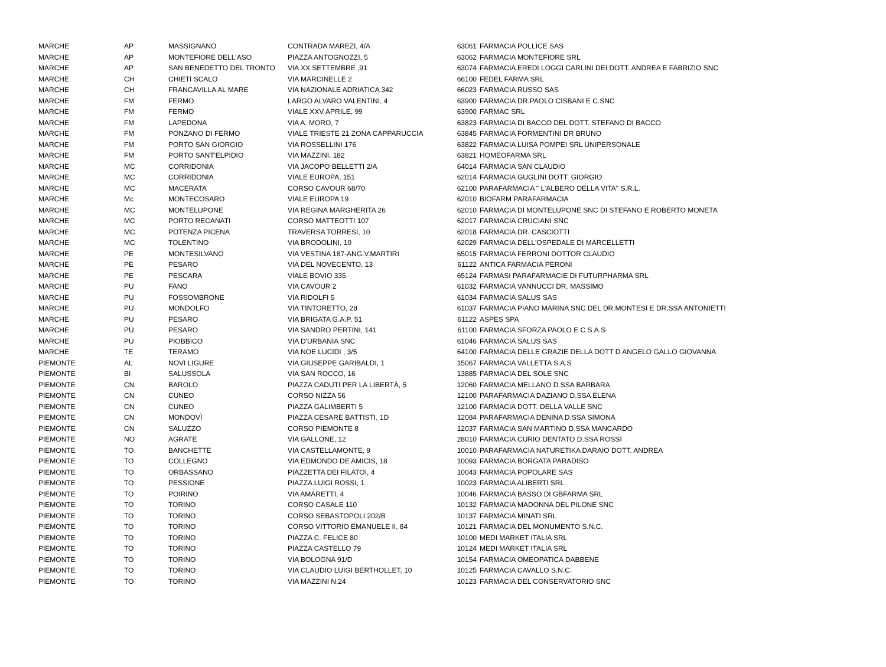| MARCHE | AP | MASSIGNANO | CONTRADA MAREZI, 4/A | 63061 | FARMACIA POLLICE SAS |
| MARCHE | AP | MONTEFIORE DELL'ASO | PIAZZA ANTOGNOZZI, 5 | 63062 | FARMACIA MONTEFIORE SRL |
| MARCHE | AP | SAN BENEDETTO DEL TRONTO | VIA XX SETTEMBRE ,91 | 63074 | FARMACIA EREDI LOGGI CARLINI DEI DOTT. ANDREA E FABRIZIO SNC |
| MARCHE | CH | CHIETI SCALO | VIA MARCINELLE 2 | 66100 | FEDEL FARMA SRL |
| MARCHE | CH | FRANCAVILLA AL MARE | VIA NAZIONALE ADRIATICA 342 | 66023 | FARMACIA RUSSO SAS |
| MARCHE | FM | FERMO | LARGO ALVARO VALENTINI, 4 | 63900 | FARMACIA DR.PAOLO CISBANI E C.SNC |
| MARCHE | FM | FERMO | VIALE XXV APRILE, 99 | 63900 | FARMAC SRL |
| MARCHE | FM | LAPEDONA | VIA A. MORO, 7 | 63823 | FARMACIA DI BACCO DEL DOTT. STEFANO DI BACCO |
| MARCHE | FM | PONZANO DI FERMO | VIALE TRIESTE 21 ZONA CAPPARUCCIA | 63845 | FARMACIA FORMENTINI DR BRUNO |
| MARCHE | FM | PORTO SAN GIORGIO | VIA ROSSELLINI 176 | 63822 | FARMACIA LUISA POMPEI SRL UNIPERSONALE |
| MARCHE | FM | PORTO SANT'ELPIDIO | VIA MAZZINI, 182 | 63821 | HOMEOFARMA SRL |
| MARCHE | MC | CORRIDONIA | VIA JACOPO BELLETTI 2/A | 64014 | FARMACIA SAN CLAUDIO |
| MARCHE | MC | CORRIDONIA | VIALE EUROPA, 151 | 62014 | FARMACIA GUGLINI DOTT. GIORGIO |
| MARCHE | MC | MACERATA | CORSO CAVOUR 68/70 | 62100 | PARAFARMACIA " L'ALBERO DELLA VITA" S.R.L. |
| MARCHE | Mc | MONTECOSARO | VIALE EUROPA 19 | 62010 | BIOFARM PARAFARMACIA |
| MARCHE | MC | MONTELUPONE | VIA REGINA MARGHERITA 26 | 62010 | FARMACIA DI MONTELUPONE SNC DI STEFANO E ROBERTO MONETA |
| MARCHE | MC | PORTO RECANATI | CORSO MATTEOTTI 107 | 62017 | FARMACIA CRUCIANI SNC |
| MARCHE | MC | POTENZA PICENA | TRAVERSA TORRESI, 10 | 62018 | FARMACIA DR. CASCIOTTI |
| MARCHE | MC | TOLENTINO | VIA BRODOLINI, 10 | 62029 | FARMACIA DELL'OSPEDALE DI MARCELLETTI |
| MARCHE | PE | MONTESILVANO | VIA VESTINA 187-ANG.V.MARTIRI | 65015 | FARMACIA FERRONI DOTTOR CLAUDIO |
| MARCHE | PE | PESARO | VIA DEL NOVECENTO, 13 | 61122 | ANTICA FARMACIA PERONI |
| MARCHE | PE | PESCARA | VIALE BOVIO 335 | 65124 | FARMASI PARAFARMACIE DI FUTURPHARMA SRL |
| MARCHE | PU | FANO | VIA CAVOUR 2 | 61032 | FARMACIA VANNUCCI DR. MASSIMO |
| MARCHE | PU | FOSSOMBRONE | VIA RIDOLFI 5 | 61034 | FARMACIA SALUS SAS |
| MARCHE | PU | MONDOLFO | VIA TINTORETTO, 28 | 61037 | FARMACIA PIANO MARINA SNC DEL DR.MONTESI E DR.SSA ANTONIETTI |
| MARCHE | PU | PESARO | VIA BRIGATA G.A.P. 51 | 61122 | ASPES SPA |
| MARCHE | PU | PESARO | VIA SANDRO PERTINI, 141 | 61100 | FARMACIA SFORZA PAOLO E C S.A.S |
| MARCHE | PU | PIOBBICO | VIA D'URBANIA SNC | 61046 | FARMACIA SALUS SAS |
| MARCHE | TE | TERAMO | VIA NOE LUCIDI , 3/5 | 64100 | FARMACIA DELLE GRAZIE DELLA DOTT D ANGELO GALLO GIOVANNA |
| PIEMONTE | AL | NOVI LIGURE | VIA GIUSEPPE GARIBALDI, 1 | 15067 | FARMACIA VALLETTA S.A.S |
| PIEMONTE | BI | SALUSSOLA | VIA SAN ROCCO, 16 | 13885 | FARMACIA DEL SOLE SNC |
| PIEMONTE | CN | BAROLO | PIAZZA CADUTI PER LA LIBERTÀ, 5 | 12060 | FARMACIA MELLANO D.SSA BARBARA |
| PIEMONTE | CN | CUNEO | CORSO NIZZA 56 | 12100 | PARAFARMACIA DAZIANO D.SSA ELENA |
| PIEMONTE | CN | CUNEO | PIAZZA GALIMBERTI 5 | 12100 | FARMACIA DOTT. DELLA VALLE SNC |
| PIEMONTE | CN | MONDOVÌ | PIAZZA CESARE BATTISTI, 1D | 12084 | PARAFARMACIA DENINA D.SSA SIMONA |
| PIEMONTE | CN | SALUZZO | CORSO PIEMONTE 8 | 12037 | FARMACIA SAN MARTINO D.SSA MANCARDO |
| PIEMONTE | NO | AGRATE | VIA GALLONE, 12 | 28010 | FARMACIA CURIO DENTATO D.SSA ROSSI |
| PIEMONTE | TO | BANCHETTE | VIA CASTELLAMONTE, 9 | 10010 | PARAFARMACIA NATURETIKA DARAIO DOTT. ANDREA |
| PIEMONTE | TO | COLLEGNO | VIA EDMONDO DE AMICIS, 18 | 10093 | FARMACIA BORGATA PARADISO |
| PIEMONTE | TO | ORBASSANO | PIAZZETTA DEI FILATOI, 4 | 10043 | FARMACIA POPOLARE SAS |
| PIEMONTE | TO | PESSIONE | PIAZZA LUIGI ROSSI, 1 | 10023 | FARMACIA ALIBERTI SRL |
| PIEMONTE | TO | POIRINO | VIA AMARETTI, 4 | 10046 | FARMACIA BASSO DI GBFARMA SRL |
| PIEMONTE | TO | TORINO | CORSO CASALE 110 | 10132 | FARMACIA MADONNA DEL PILONE SNC |
| PIEMONTE | TO | TORINO | CORSO SEBASTOPOLI 202/B | 10137 | FARMACIA MINATI SRL |
| PIEMONTE | TO | TORINO | CORSO VITTORIO EMANUELE II, 84 | 10121 | FARMACIA DEL MONUMENTO S.N.C. |
| PIEMONTE | TO | TORINO | PIAZZA C. FELICE 80 | 10100 | MEDI MARKET ITALIA SRL |
| PIEMONTE | TO | TORINO | PIAZZA CASTELLO 79 | 10124 | MEDI MARKET ITALIA SRL |
| PIEMONTE | TO | TORINO | VIA BOLOGNA 91/D | 10154 | FARMACIA OMEOPATICA DABBENE |
| PIEMONTE | TO | TORINO | VIA CLAUDIO LUIGI BERTHOLLET, 10 | 10125 | FARMACIA CAVALLO S.N.C. |
| PIEMONTE | TO | TORINO | VIA MAZZINI N.24 | 10123 | FARMACIA DEL CONSERVATORIO SNC |